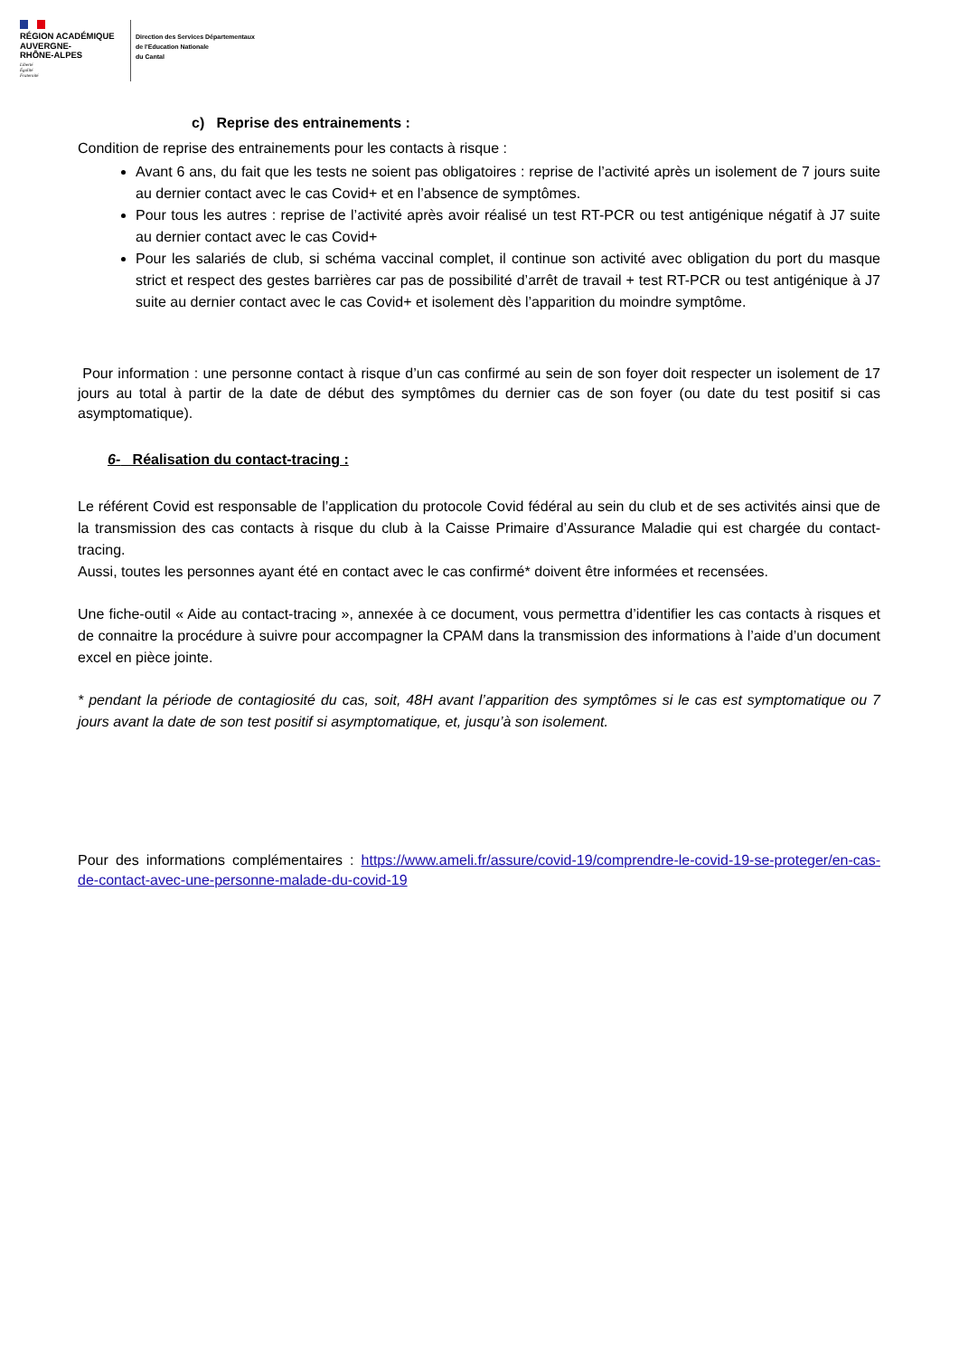RÉGION ACADÉMIQUE
AUVERGNE-
RHÔNE-ALPES
Liberté
Égalité
Fraternité
Direction des Services Départementaux
de l'Education Nationale
du Cantal
c) Reprise des entrainements :
Condition de reprise des entrainements pour les contacts à risque :
Avant 6 ans, du fait que les tests ne soient pas obligatoires : reprise de l’activité après un isolement de 7 jours suite au dernier contact avec le cas Covid+ et en l’absence de symptômes.
Pour tous les autres : reprise de l’activité après avoir réalisé un test RT-PCR ou test antigénique négatif à J7 suite au dernier contact avec le cas Covid+
Pour les salariés de club, si schéma vaccinal complet, il continue son activité avec obligation du port du masque strict et respect des gestes barrières car pas de possibilité d’arrêt de travail + test RT-PCR ou test antigénique à J7 suite au dernier contact avec le cas Covid+ et isolement dès l’apparition du moindre symptôme.
Pour information : une personne contact à risque d’un cas confirmé au sein de son foyer doit respecter un isolement de 17 jours au total à partir de la date de début des symptômes du dernier cas de son foyer (ou date du test positif si cas asymptomatique).
6- Réalisation du contact-tracing :
Le référent Covid est responsable de l’application du protocole Covid fédéral au sein du club et de ses activités ainsi que de la transmission des cas contacts à risque du club à la Caisse Primaire d’Assurance Maladie qui est chargée du contact-tracing.
Aussi, toutes les personnes ayant été en contact avec le cas confirmé* doivent être informées et recensées.
Une fiche-outil « Aide au contact-tracing », annexée à ce document, vous permettra d’identifier les cas contacts à risques et de connaitre la procédure à suivre pour accompagner la CPAM dans la transmission des informations à l’aide d’un document excel en pièce jointe.
* pendant la période de contagiosité du cas, soit, 48H avant l’apparition des symptômes si le cas est symptomatique ou 7 jours avant la date de son test positif si asymptomatique, et, jusqu’à son isolement.
Pour des informations complémentaires : https://www.ameli.fr/assure/covid-19/comprendre-le-covid-19-se-proteger/en-cas-de-contact-avec-une-personne-malade-du-covid-19